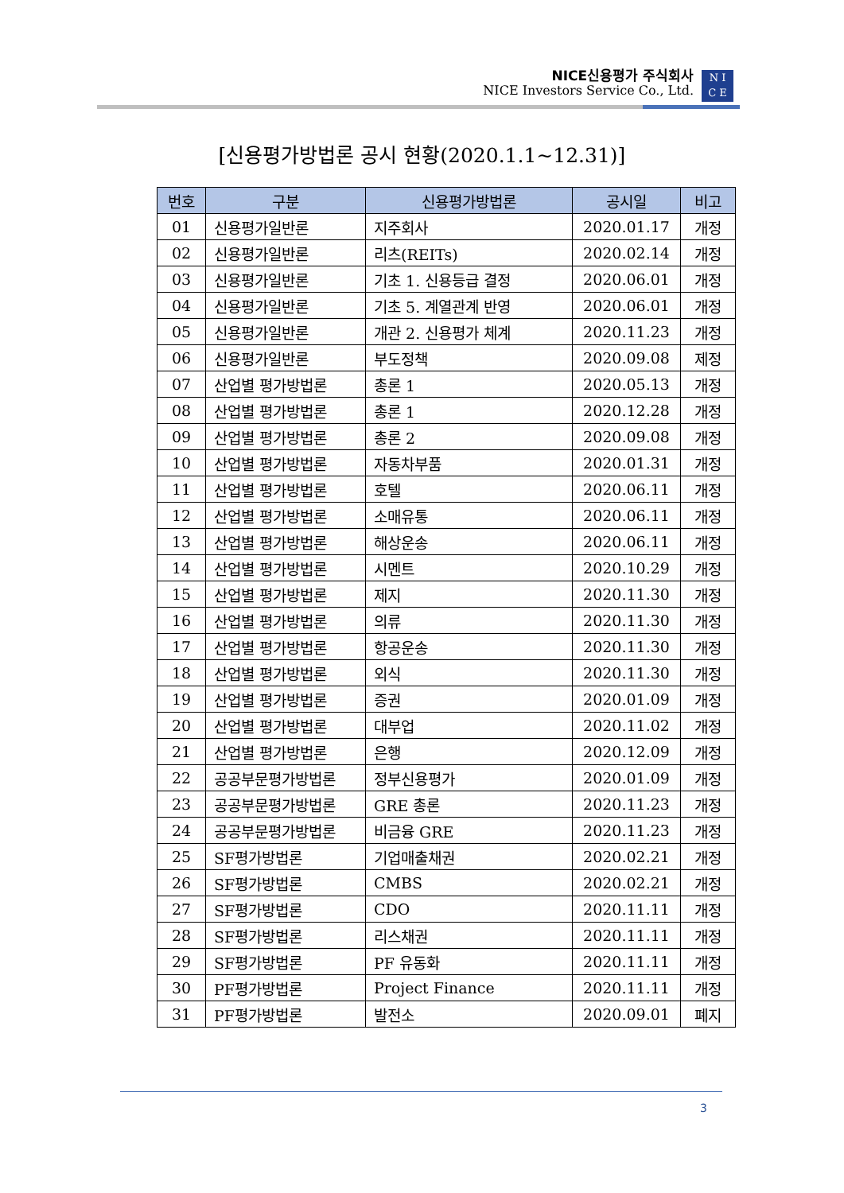NICE신용평가 주식회사
NICE Investors Service Co., Ltd.
N I
C E
[신용평가방법론 공시 현황(2020.1.1~12.31)]
| 번호 | 구분 | 신용평가방법론 | 공시일 | 비고 |
| --- | --- | --- | --- | --- |
| 01 | 신용평가일반론 | 지주회사 | 2020.01.17 | 개정 |
| 02 | 신용평가일반론 | 리츠(REITs) | 2020.02.14 | 개정 |
| 03 | 신용평가일반론 | 기초 1. 신용등급 결정 | 2020.06.01 | 개정 |
| 04 | 신용평가일반론 | 기초 5. 계열관계 반영 | 2020.06.01 | 개정 |
| 05 | 신용평가일반론 | 개관 2. 신용평가 체계 | 2020.11.23 | 개정 |
| 06 | 신용평가일반론 | 부도정책 | 2020.09.08 | 제정 |
| 07 | 산업별 평가방법론 | 총론 1 | 2020.05.13 | 개정 |
| 08 | 산업별 평가방법론 | 총론 1 | 2020.12.28 | 개정 |
| 09 | 산업별 평가방법론 | 총론 2 | 2020.09.08 | 개정 |
| 10 | 산업별 평가방법론 | 자동차부품 | 2020.01.31 | 개정 |
| 11 | 산업별 평가방법론 | 호텔 | 2020.06.11 | 개정 |
| 12 | 산업별 평가방법론 | 소매유통 | 2020.06.11 | 개정 |
| 13 | 산업별 평가방법론 | 해상운송 | 2020.06.11 | 개정 |
| 14 | 산업별 평가방법론 | 시멘트 | 2020.10.29 | 개정 |
| 15 | 산업별 평가방법론 | 제지 | 2020.11.30 | 개정 |
| 16 | 산업별 평가방법론 | 의류 | 2020.11.30 | 개정 |
| 17 | 산업별 평가방법론 | 항공운송 | 2020.11.30 | 개정 |
| 18 | 산업별 평가방법론 | 외식 | 2020.11.30 | 개정 |
| 19 | 산업별 평가방법론 | 증권 | 2020.01.09 | 개정 |
| 20 | 산업별 평가방법론 | 대부업 | 2020.11.02 | 개정 |
| 21 | 산업별 평가방법론 | 은행 | 2020.12.09 | 개정 |
| 22 | 공공부문평가방법론 | 정부신용평가 | 2020.01.09 | 개정 |
| 23 | 공공부문평가방법론 | GRE 총론 | 2020.11.23 | 개정 |
| 24 | 공공부문평가방법론 | 비금융 GRE | 2020.11.23 | 개정 |
| 25 | SF평가방법론 | 기업매출채권 | 2020.02.21 | 개정 |
| 26 | SF평가방법론 | CMBS | 2020.02.21 | 개정 |
| 27 | SF평가방법론 | CDO | 2020.11.11 | 개정 |
| 28 | SF평가방법론 | 리스채권 | 2020.11.11 | 개정 |
| 29 | SF평가방법론 | PF 유동화 | 2020.11.11 | 개정 |
| 30 | PF평가방법론 | Project Finance | 2020.11.11 | 개정 |
| 31 | PF평가방법론 | 발전소 | 2020.09.01 | 폐지 |
3